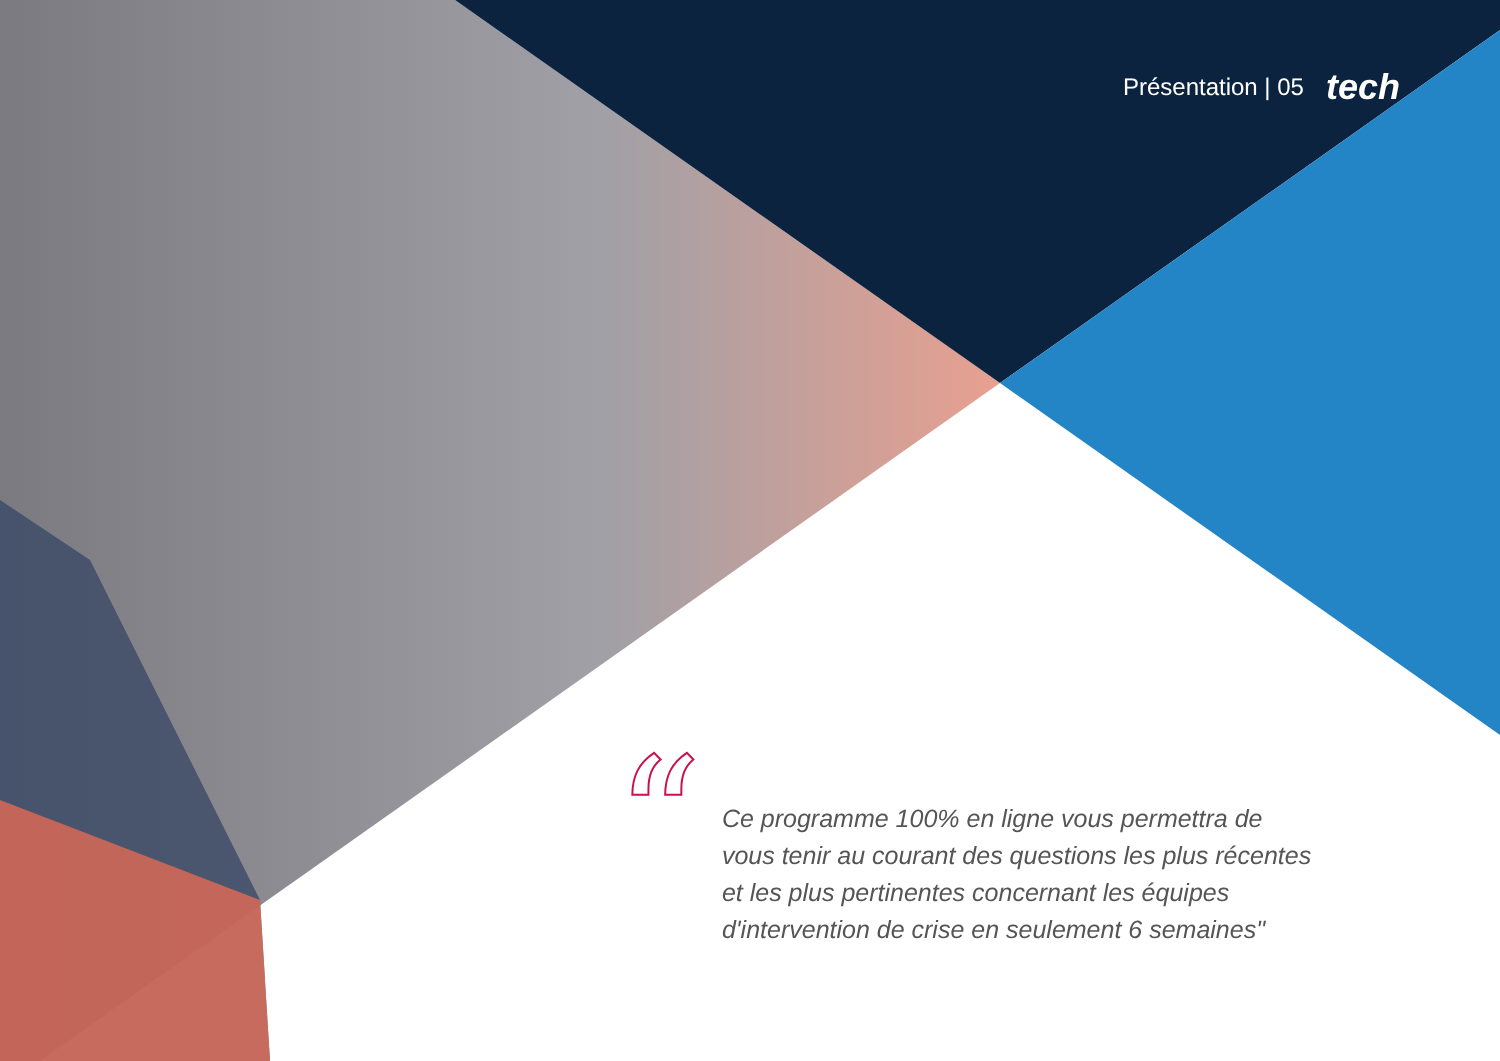Présentation | 05 tech
“
Ce programme 100% en ligne vous permettra de vous tenir au courant des questions les plus récentes et les plus pertinentes concernant les équipes d'intervention de crise en seulement 6 semaines"